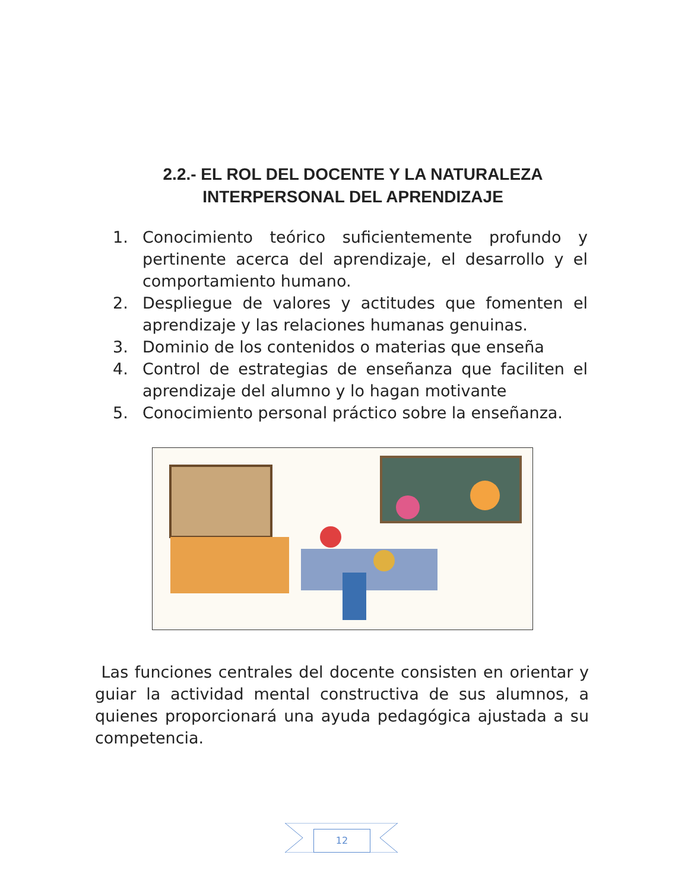2.2.- EL ROL DEL DOCENTE Y LA NATURALEZA
INTERPERSONAL DEL APRENDIZAJE
1. Conocimiento teórico suficientemente profundo y pertinente acerca del aprendizaje, el desarrollo y el comportamiento humano.
2. Despliegue de valores y actitudes que fomenten el aprendizaje y las relaciones humanas genuinas.
3. Dominio de los contenidos o materias que enseña
4. Control de estrategias de enseñanza que faciliten el aprendizaje del alumno y lo hagan motivante
5. Conocimiento personal práctico sobre la enseñanza.
Las funciones centrales del docente consisten en orientar y guiar la actividad mental constructiva de sus alumnos, a quienes proporcionará una ayuda pedagógica ajustada a su competencia.
12